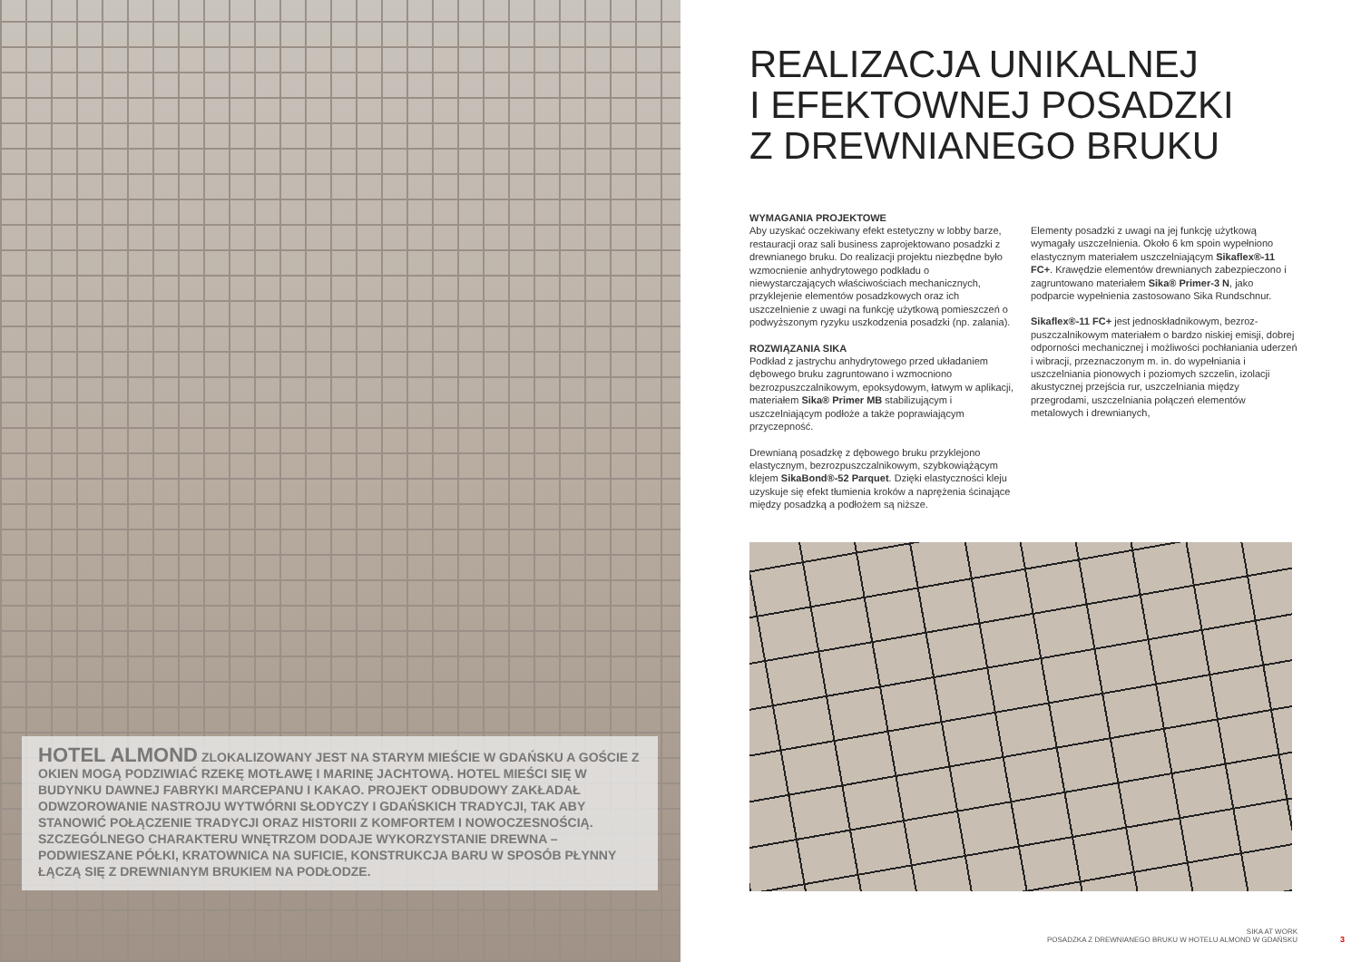HOTEL ALMOND ZLOKALIZOWANY JEST NA STARYM MIEŚCIE W GDAŃSKU A GOŚCIE Z OKIEN MOGĄ PODZIWIAĆ RZEKĘ MOTŁAWĘ I MARINĘ JACHTOWĄ. HOTEL MIEŚCI SIĘ W BUDYNKU DAWNEJ FABRYKI MARCEPANU I KAKAO. PROJEKT ODBUDOWY ZAKŁADAŁ ODWZOROWANIE NASTROJU WYTWÓRNI SŁODYCZY I GDAŃSKICH TRADYCJI, TAK ABY STANOWIĆ POŁĄCZENIE TRADYCJI ORAZ HISTORII Z KOMFORTEM I NOWOCZESNOŚCIĄ. SZCZEGÓLNEGO CHARAKTERU WNĘTRZOM DODAJE WYKORZYSTANIE DREWNA – PODWIESZANE PÓŁKI, KRATOWNICA NA SUFICIE, KONSTRUKCJA BARU W SPOSÓB PŁYNNY ŁĄCZĄ SIĘ Z DREWNIANYM BRUKIEM NA PODŁODZE.
REALIZACJA UNIKALNEJ
I EFEKTOWNEJ POSADZKI
Z DREWNIANEGO BRUKU
WYMAGANIA PROJEKTOWE
Aby uzyskać oczekiwany efekt estetyczny w lobby barze, restauracji oraz sali business zaprojektowano posadzki z drewnianego bruku. Do realizacji projektu niezbędne było wzmocnienie anhydrytowego podkładu o niewystarczających właściwościach mechanicznych, przyklejenie elementów posadzkowych oraz ich uszczelnienie z uwagi na funkcję użytkową pomieszczeń o podwyższonym ryzyku uszkodzenia posadzki (np. zalania).
ROZWIĄZANIA SIKA
Podkład z jastrychu anhydrytowego przed układaniem dębowego bruku zagruntowano i wzmocniono bezrozpuszczalnikowym, epoksydowym, łatwym w aplikacji, materiałem Sika® Primer MB stabilizującym i uszczelniającym podłoże a także poprawiającym przyczepność.
Drewnianą posadzkę z dębowego bruku przyklejono elastycznym, bezrozpuszczalnikowym, szybkowiążącym klejem SikaBond®-52 Parquet. Dzięki elastyczności kleju uzyskuje się efekt tłumienia kroków a naprężenia ścinające między posadzką a podłożem są niższe.
Elementy posadzki z uwagi na jej funkcję użytkową wymagały uszczelnienia. Około 6 km spoin wypełniono elastycznym materiałem uszczelniającym Sikaflex®-11 FC+. Krawędzie elementów drewnianych zabezpieczono i zagruntowano materiałem Sika® Primer-3 N, jako podparcie wypełnienia zastosowano Sika Rundschnur.
Sikaflex®-11 FC+ jest jednoskładnikowym, bezroz-puszczalnikowym materiałem o bardzo niskiej emisji, dobrej odporności mechanicznej i możliwości pochłaniania uderzeń i wibracji, przeznaczonym m. in. do wypełniania i uszczelniania pionowych i poziomych szczelin, izolacji akustycznej przejścia rur, uszczelniania między przegrodami, uszczelniania połączeń elementów metalowych i drewnianych,
SIKA AT WORK
POSADZKA Z DREWNIANEGO BRUKU W HOTELU ALMOND W GDAŃSKU
3